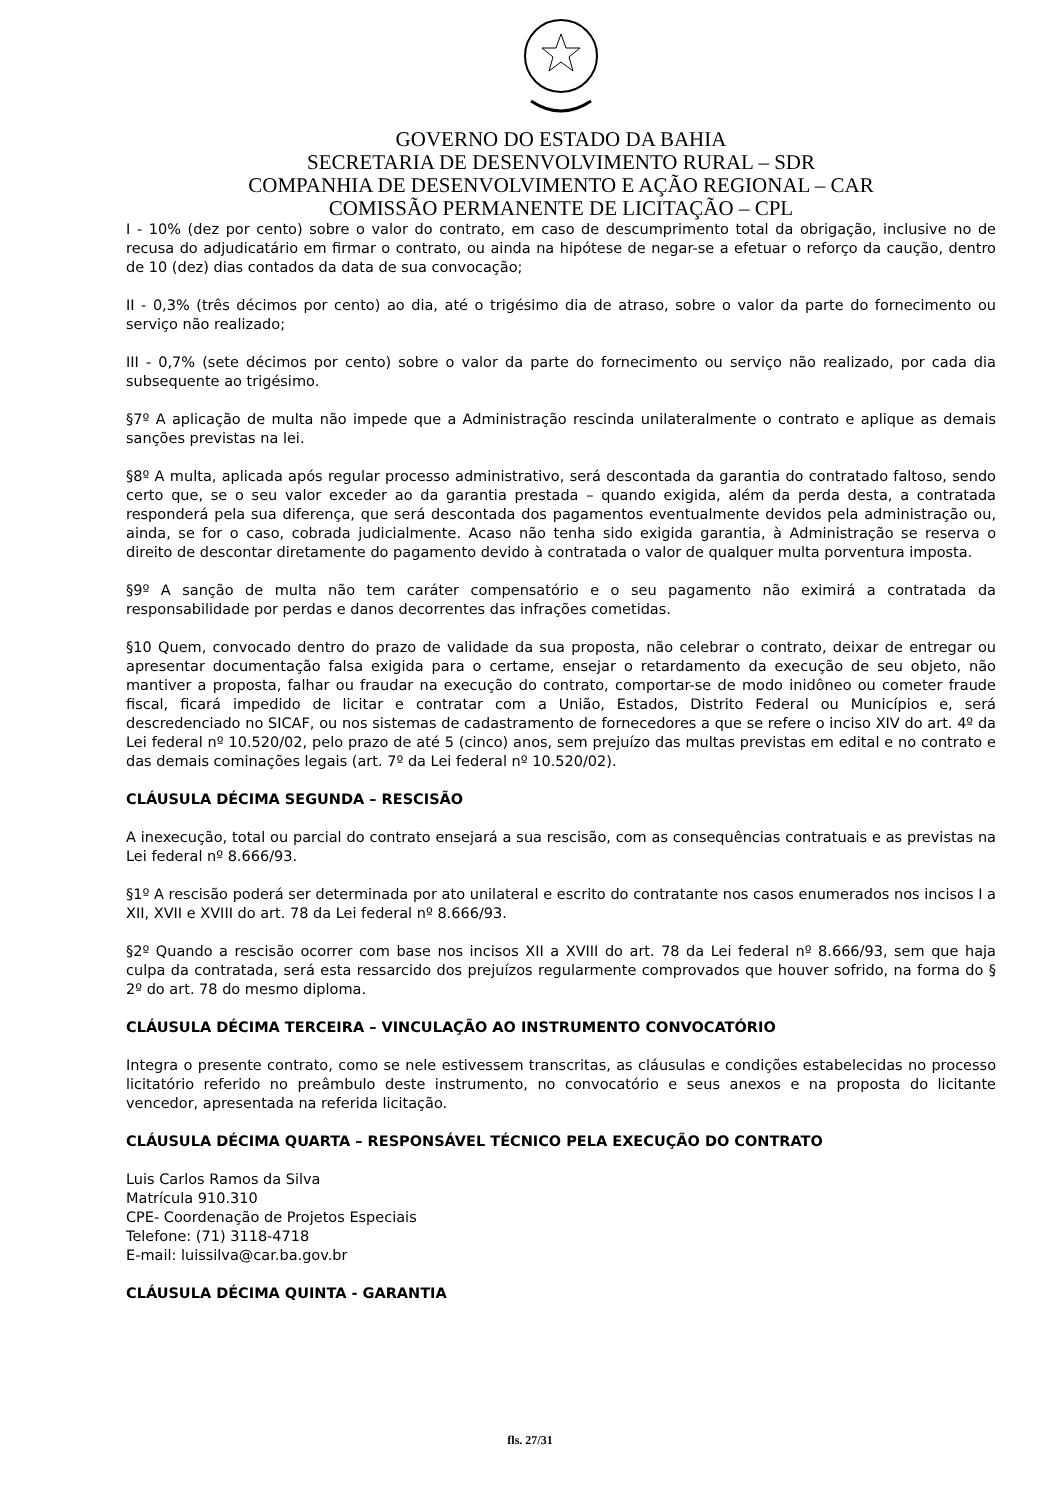GOVERNO DO ESTADO DA BAHIA
SECRETARIA DE DESENVOLVIMENTO RURAL – SDR
COMPANHIA DE DESENVOLVIMENTO E AÇÃO REGIONAL – CAR
COMISSÃO PERMANENTE DE LICITAÇÃO – CPL
I - 10% (dez por cento) sobre o valor do contrato, em caso de descumprimento total da obrigação, inclusive no de recusa do adjudicatário em firmar o contrato, ou ainda na hipótese de negar-se a efetuar o reforço da caução, dentro de 10 (dez) dias contados da data de sua convocação;
II - 0,3% (três décimos por cento) ao dia, até o trigésimo dia de atraso, sobre o valor da parte do fornecimento ou serviço não realizado;
III - 0,7% (sete décimos por cento) sobre o valor da parte do fornecimento ou serviço não realizado, por cada dia subsequente ao trigésimo.
§7º A aplicação de multa não impede que a Administração rescinda unilateralmente o contrato e aplique as demais sanções previstas na lei.
§8º A multa, aplicada após regular processo administrativo, será descontada da garantia do contratado faltoso, sendo certo que, se o seu valor exceder ao da garantia prestada – quando exigida, além da perda desta, a contratada responderá pela sua diferença, que será descontada dos pagamentos eventualmente devidos pela administração ou, ainda, se for o caso, cobrada judicialmente. Acaso não tenha sido exigida garantia, à Administração se reserva o direito de descontar diretamente do pagamento devido à contratada o valor de qualquer multa porventura imposta.
§9º A sanção de multa não tem caráter compensatório e o seu pagamento não eximirá a contratada da responsabilidade por perdas e danos decorrentes das infrações cometidas.
§10 Quem, convocado dentro do prazo de validade da sua proposta, não celebrar o contrato, deixar de entregar ou apresentar documentação falsa exigida para o certame, ensejar o retardamento da execução de seu objeto, não mantiver a proposta, falhar ou fraudar na execução do contrato, comportar-se de modo inidôneo ou cometer fraude fiscal, ficará impedido de licitar e contratar com a União, Estados, Distrito Federal ou Municípios e, será descredenciado no SICAF, ou nos sistemas de cadastramento de fornecedores a que se refere o inciso XIV do art. 4º da Lei federal nº 10.520/02, pelo prazo de até 5 (cinco) anos, sem prejuízo das multas previstas em edital e no contrato e das demais cominações legais (art. 7º da Lei federal nº 10.520/02).
CLÁUSULA DÉCIMA SEGUNDA – RESCISÃO
A inexecução, total ou parcial do contrato ensejará a sua rescisão, com as consequências contratuais e as previstas na Lei federal nº 8.666/93.
§1º A rescisão poderá ser determinada por ato unilateral e escrito do contratante nos casos enumerados nos incisos I a XII, XVII e XVIII do art. 78 da Lei federal nº 8.666/93.
§2º Quando a rescisão ocorrer com base nos incisos XII a XVIII do art. 78 da Lei federal nº 8.666/93, sem que haja culpa da contratada, será esta ressarcido dos prejuízos regularmente comprovados que houver sofrido, na forma do § 2º do art. 78 do mesmo diploma.
CLÁUSULA DÉCIMA TERCEIRA – VINCULAÇÃO AO INSTRUMENTO CONVOCATÓRIO
Integra o presente contrato, como se nele estivessem transcritas, as cláusulas e condições estabelecidas no processo licitatório referido no preâmbulo deste instrumento, no convocatório e seus anexos e na proposta do licitante vencedor, apresentada na referida licitação.
CLÁUSULA DÉCIMA QUARTA – RESPONSÁVEL TÉCNICO PELA EXECUÇÃO DO CONTRATO
Luis Carlos Ramos da Silva
Matrícula 910.310
CPE- Coordenação de Projetos Especiais
Telefone: (71) 3118-4718
E-mail: luissilva@car.ba.gov.br
CLÁUSULA DÉCIMA QUINTA - GARANTIA
fls. 27/31